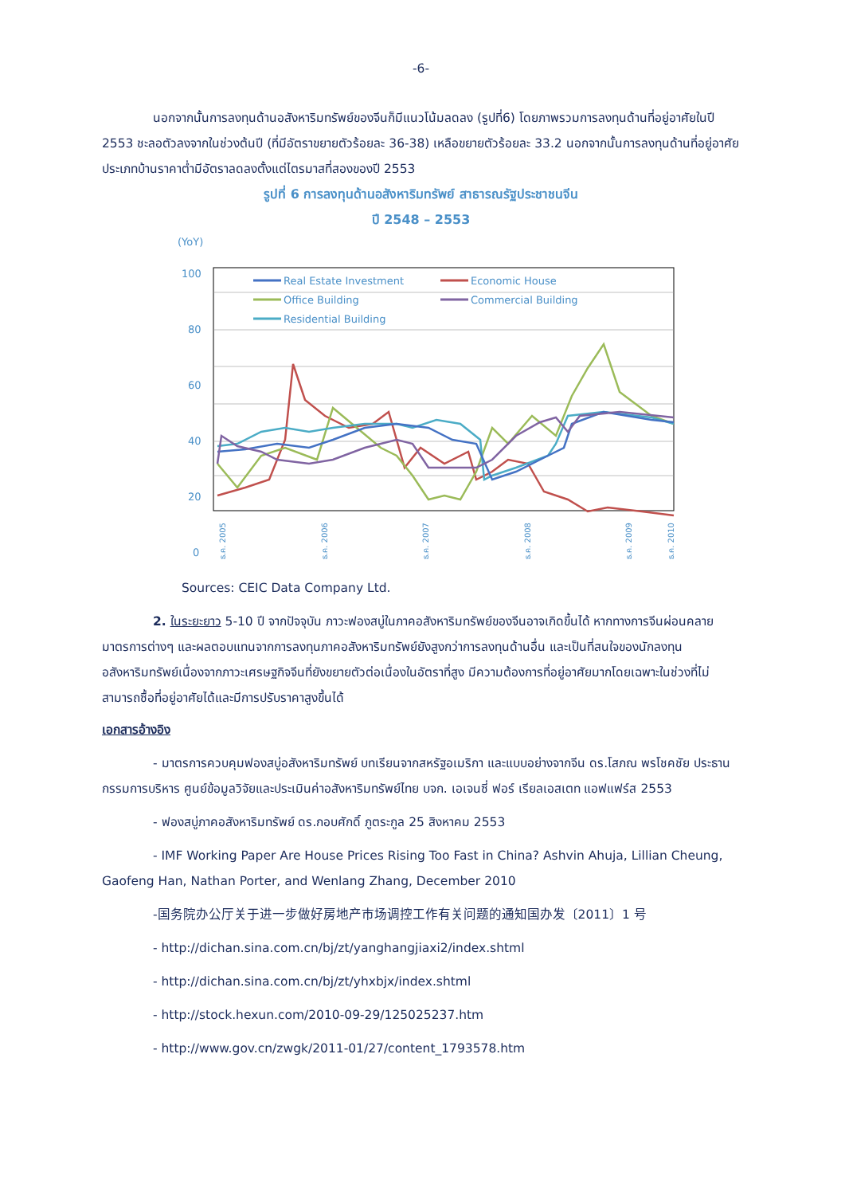-6-
นอกจากนั้นการลงทุนด้านอสังหาริมทรัพย์ของจีนก็มีแนวโน้มลดลง (รูปที่6) โดยภาพรวมการลงทุนด้านที่อยู่อาศัยในปี 2553 ชะลอตัวลงจากในช่วงต้นปี (ที่มีอัตราขยายตัวร้อยละ 36-38) เหลือขยายตัวร้อยละ 33.2 นอกจากนั้นการลงทุนด้านที่อยู่อาศัยประเภทบ้านราคาต่ำมีอัตราลดลงตั้งแต่ไตรมาสที่สองของปี 2553
รูปที่ 6 การลงทุนด้านอสังหาริมทรัพย์ สาธารณรัฐประชาชนจีน
ปี 2548 – 2553
(YoY)
100
80
60
40
20
0
Real Estate Investment
Economic House
Office Building
Commercial Building
Residential Building
ธ.ค. 2005
ธ.ค. 2006
ธ.ค. 2007
ธ.ค. 2008
ธ.ค. 2009
ธ.ค. 2010
Sources: CEIC Data Company Ltd.
2. ในระยะยาว 5-10 ปี จากปัจจุบัน ภาวะฟองสบู่ในภาคอสังหาริมทรัพย์ของจีนอาจเกิดขึ้นได้ หากทางการจีนผ่อนคลายมาตรการต่างๆ และผลตอบแทนจากการลงทุนภาคอสังหาริมทรัพย์ยังสูงกว่าการลงทุนด้านอื่น และเป็นที่สนใจของนักลงทุนอสังหาริมทรัพย์เนื่องจากภาวะเศรษฐกิจจีนที่ยังขยายตัวต่อเนื่องในอัตราที่สูง มีความต้องการที่อยู่อาศัยมากโดยเฉพาะในช่วงที่ไม่สามารถซื้อที่อยู่อาศัยได้และมีการปรับราคาสูงขึ้นได้
เอกสารอ้างอิง
- มาตรการควบคุมฟองสบู่อสังหาริมทรัพย์ บทเรียนจากสหรัฐอเมริกา และแบบอย่างจากจีน ดร.โสภณ พรโชคชัย ประธานกรรมการบริหาร ศูนย์ข้อมูลวิจัยและประเมินค่าอสังหาริมทรัพย์ไทย บจก. เอเจนซี่ ฟอร์ เรียลเอสเตท แอฟแฟร์ส 2553
- ฟองสบู่ภาคอสังหาริมทรัพย์ ดร.กอบศักดิ์ ภูตระกูล 25 สิงหาคม 2553
- IMF Working Paper Are House Prices Rising Too Fast in China? Ashvin Ahuja, Lillian Cheung, Gaofeng Han, Nathan Porter, and Wenlang Zhang, December 2010
-国务院办公厅关于进一步做好房地产市场调控工作有关问题的通知国办发〔2011〕1 号
- http://dichan.sina.com.cn/bj/zt/yanghangjiaxi2/index.shtml
- http://dichan.sina.com.cn/bj/zt/yhxbjx/index.shtml
- http://stock.hexun.com/2010-09-29/125025237.htm
- http://www.gov.cn/zwgk/2011-01/27/content_1793578.htm